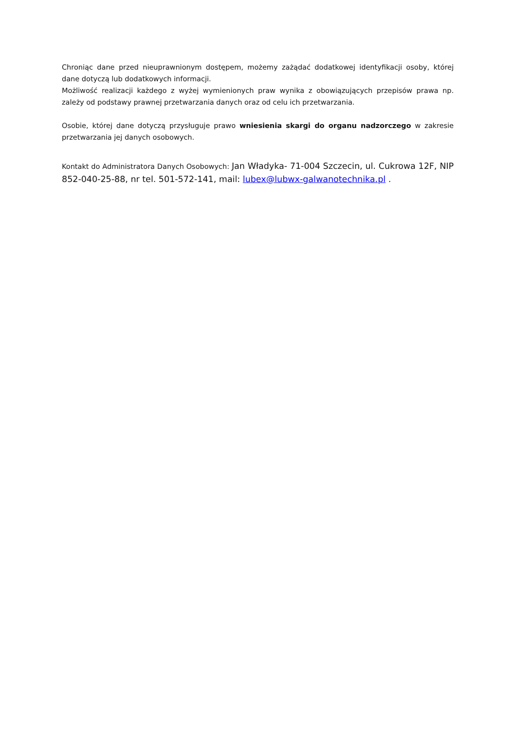Chroniąc dane przed nieuprawnionym dostępem, możemy zażądać dodatkowej identyfikacji osoby, której dane dotyczą lub dodatkowych informacji.
Możliwość realizacji każdego z wyżej wymienionych praw wynika z obowiązujących przepisów prawa np. zależy od podstawy prawnej przetwarzania danych oraz od celu ich przetwarzania.
Osobie, której dane dotyczą przysługuje prawo wniesienia skargi do organu nadzorczego w zakresie przetwarzania jej danych osobowych.
Kontakt do Administratora Danych Osobowych: Jan Władyka- 71-004 Szczecin, ul. Cukrowa 12F, NIP 852-040-25-88, nr tel. 501-572-141, mail: lubex@lubwx-galwanotechnika.pl .